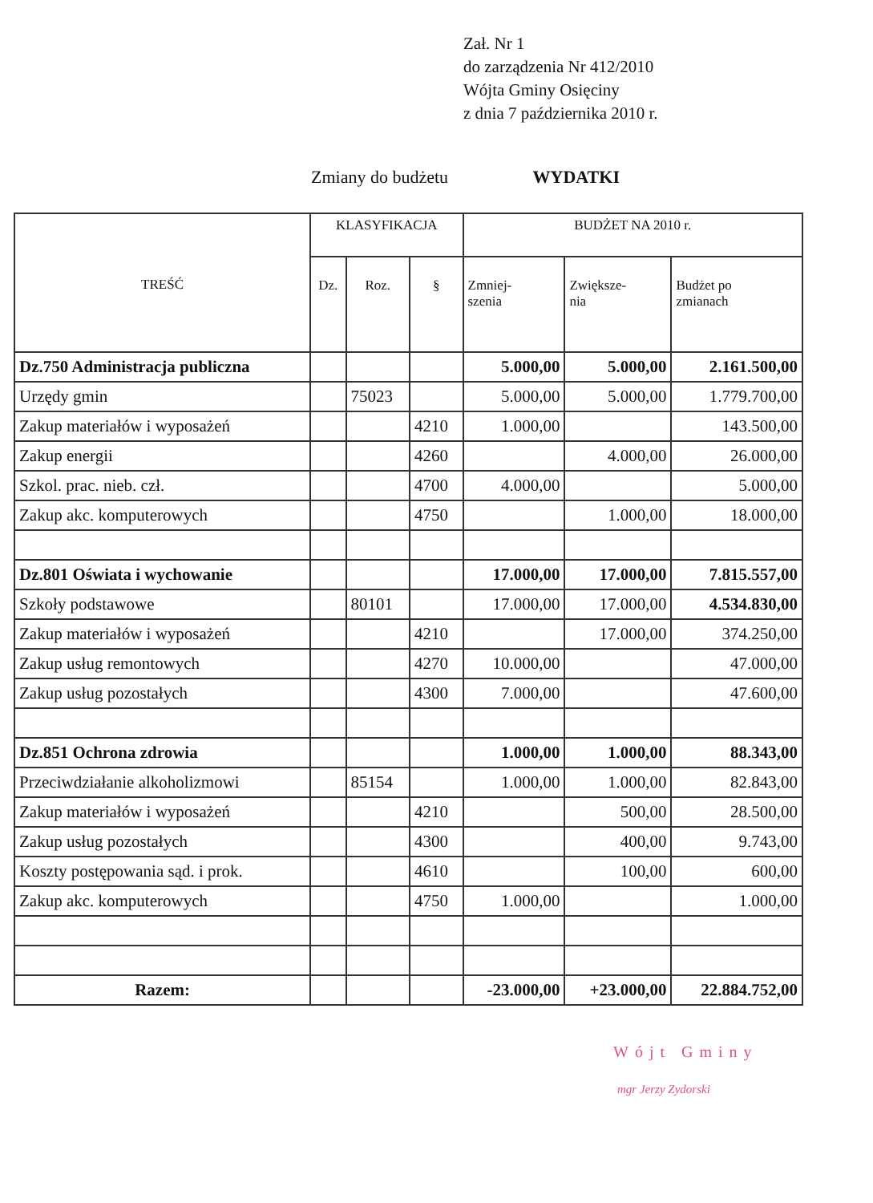Zał. Nr 1
do zarządzenia Nr 412/2010
Wójta Gminy Osięciny
z dnia 7 października 2010 r.
Zmiany do budżetu WYDATKI
| TREŚĆ | KLASYFIKACJA | | | BUDŻET NA 2010 r. | | |
| --- | --- | --- | --- | --- | --- | --- |
| | Dz. | Roz. | § | Zmniej- szenia | Zwiększe- nia | Budżet po zmianach |
| Dz.750 Administracja publiczna | | | | 5.000,00 | 5.000,00 | 2.161.500,00 |
| Urzędy gmin | | 75023 | | 5.000,00 | 5.000,00 | 1.779.700,00 |
| Zakup materiałów i wyposażeń | | | 4210 | 1.000,00 | | 143.500,00 |
| Zakup energii | | | 4260 | | 4.000,00 | 26.000,00 |
| Szkol. prac. nieb. czł. | | | 4700 | 4.000,00 | | 5.000,00 |
| Zakup akc. komputerowych | | | 4750 | | 1.000,00 | 18.000,00 |
| Dz.801 Oświata i wychowanie | | | | 17.000,00 | 17.000,00 | 7.815.557,00 |
| Szkoły podstawowe | | 80101 | | 17.000,00 | 17.000,00 | 4.534.830,00 |
| Zakup materiałów i wyposażeń | | | 4210 | | 17.000,00 | 374.250,00 |
| Zakup usług remontowych | | | 4270 | 10.000,00 | | 47.000,00 |
| Zakup usług pozostałych | | | 4300 | 7.000,00 | | 47.600,00 |
| Dz.851 Ochrona zdrowia | | | | 1.000,00 | 1.000,00 | 88.343,00 |
| Przeciwdziałanie alkoholizmowi | | 85154 | | 1.000,00 | 1.000,00 | 82.843,00 |
| Zakup materiałów i wyposażeń | | | 4210 | | 500,00 | 28.500,00 |
| Zakup usług pozostałych | | | 4300 | | 400,00 | 9.743,00 |
| Koszty postępowania sąd. i prok. | | | 4610 | | 100,00 | 600,00 |
| Zakup akc. komputerowych | | | 4750 | 1.000,00 | | 1.000,00 |
| Razem: | | | | -23.000,00 | +23.000,00 | 22.884.752,00 |
Wójt Gminy
mgr Jerzy Zydorski